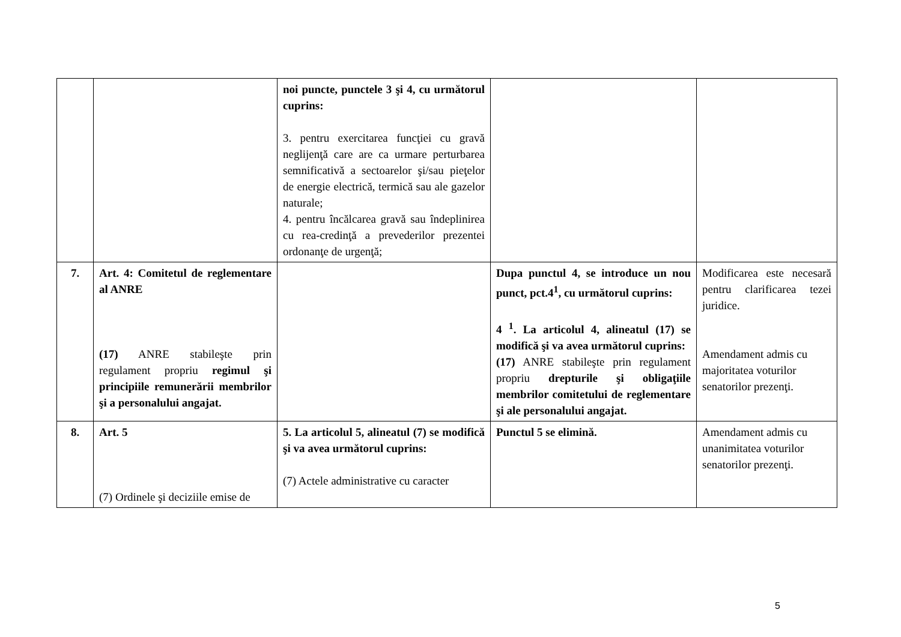| | | noi puncte, punctele 3 şi 4, cu următorul cuprins: 3. pentru exercitarea funcţiei cu gravă neglijenţă care are ca urmare perturbarea semnificativă a sectoarelor şi/sau pieţelor de energie electrică, termică sau ale gazelor naturale; 4. pentru încălcarea gravă sau îndeplinirea cu rea-credinţă a prevederilor prezentei ordonanţe de urgenţă; | | |
| 7. | Art. 4: Comitetul de reglementare al ANRE (17) ANRE stabileşte prin regulament propriu regimul şi principiile remunerării membrilor şi a personalului angajat. | | Dupa punctul 4, se introduce un nou punct, pct.4<sup>1</sup>, cu următorul cuprins: 4 <sup>1</sup>. La articolul 4, alineatul (17) se modifică şi va avea următorul cuprins: (17) ANRE stabileşte prin regulament propriu drepturile şi obligaţiile membrilor comitetului de reglementare şi ale personalului angajat. | Modificarea este necesară pentru clarificarea tezei juridice. Amendament admis cu majoritatea voturilor senatorilor prezenţi. |
| 8. | Art. 5 (7) Ordinele şi deciziile emise de | 5. La articolul 5, alineatul (7) se modifică şi va avea următorul cuprins: (7) Actele administrative cu caracter | Punctul 5 se elimină. | Amendament admis cu unanimitatea voturilor senatorilor prezenţi. |
5